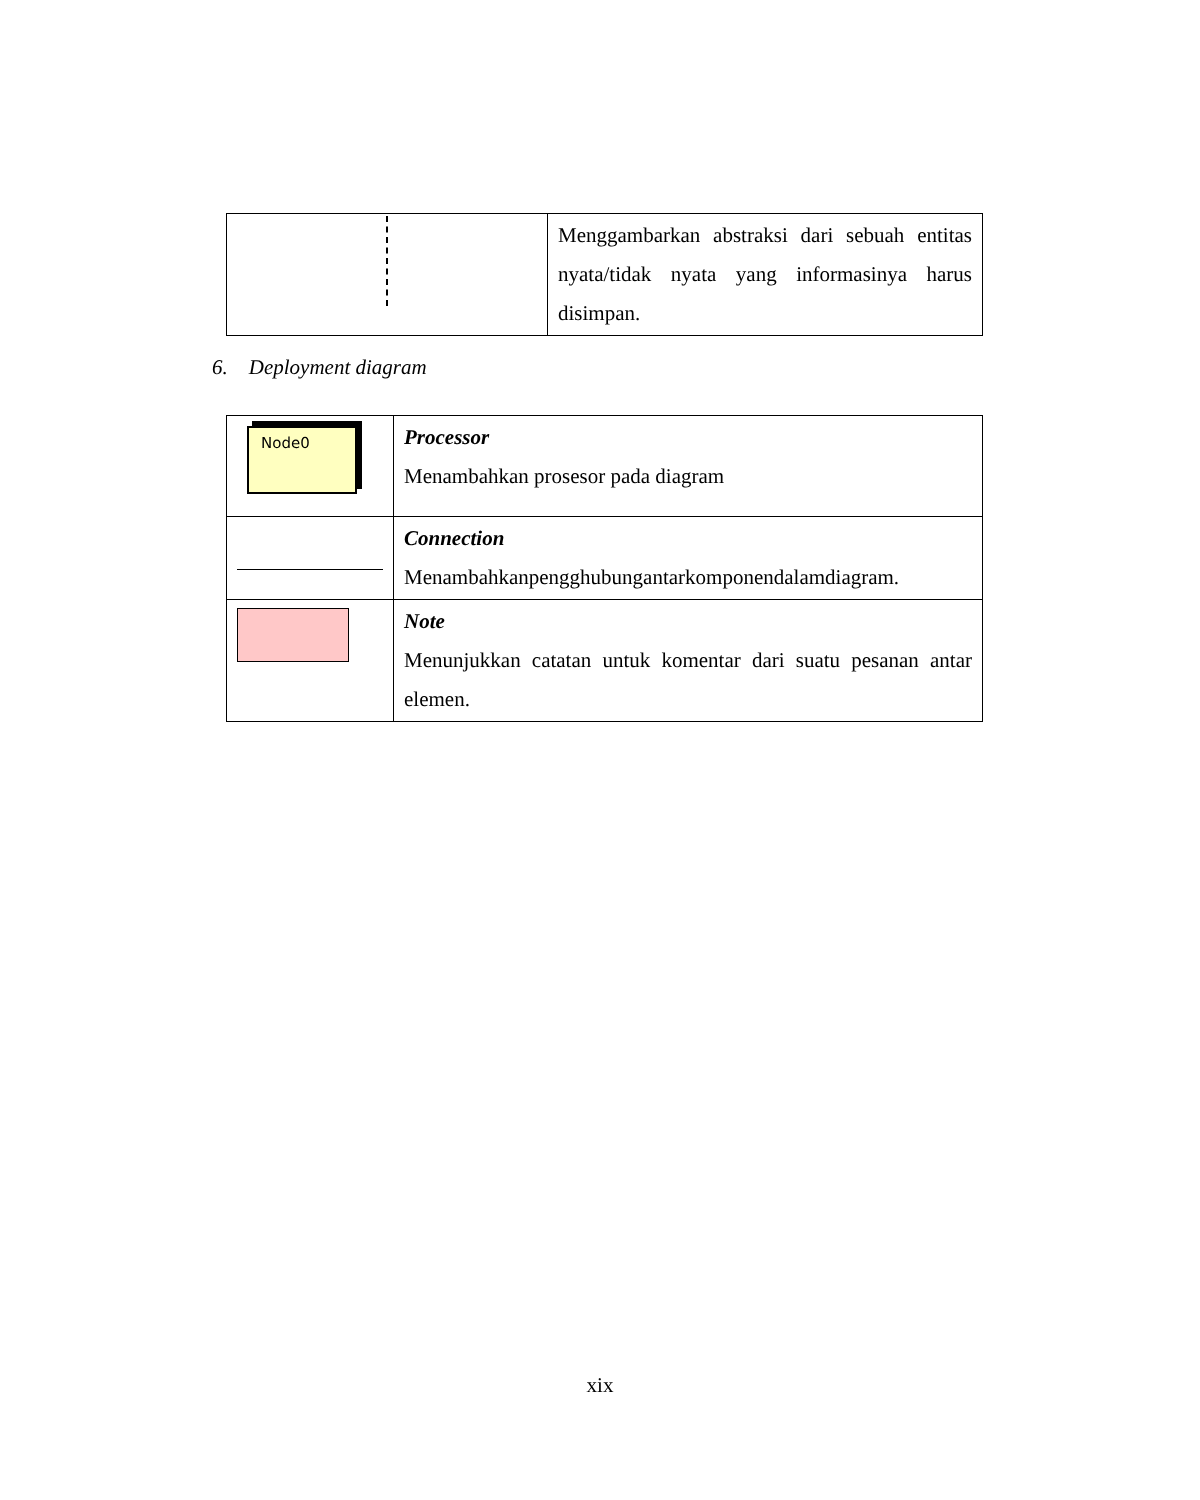| | Menggambarkan abstraksi dari sebuah entitas nyata/tidak nyata yang informasinya harus disimpan. |
6. Deployment diagram
| Node0 | Processor Menambahkan prosesor pada diagram |
| | Connection Menambahkanpengghubungantarkomponendalamdiagram. |
| | Note Menunjukkan catatan untuk komentar dari suatu pesanan antar elemen. |
xix